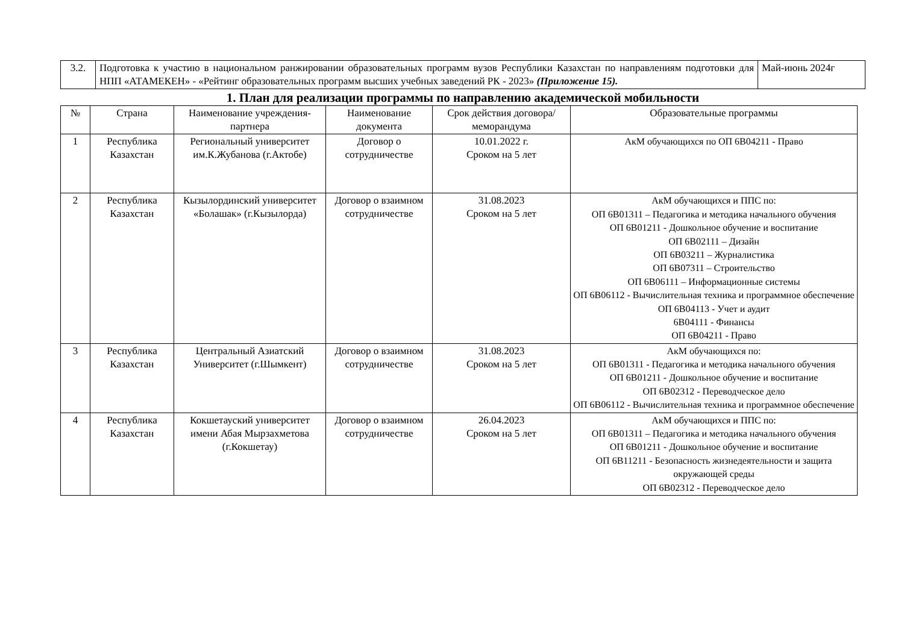| 3.2. | Подготовка к участию в национальном ранжировании образовательных программ вузов Республики Казахстан по направлениям подготовки для НПП «АТАМЕКЕН» - «Рейтинг образовательных программ высших учебных заведений РК - 2023» (Приложение 15). | Май-июнь 2024г |
1. План для реализации программы по направлению академической мобильности
| № | Страна | Наименование учреждения-партнера | Наименование документа | Срок действия договора/меморандума | Образовательные программы |
| --- | --- | --- | --- | --- | --- |
| 1 | Республика Казахстан | Региональный университет им.К.Жубанова (г.Актобе) | Договор о сотрудничестве | 10.01.2022 г. Сроком на 5 лет | АкМ обучающихся по ОП 6В04211 - Право |
| 2 | Республика Казахстан | Кызылординский университет «Болашак» (г.Кызылорда) | Договор о взаимном сотрудничестве | 31.08.2023 Сроком на 5 лет | АкМ обучающихся и ППС по: ОП 6В01311 – Педагогика и методика начального обучения ОП 6В01211 - Дошкольное обучение и воспитание ОП 6В02111 – Дизайн ОП 6В03211 – Журналистика ОП 6В07311 – Строительство ОП 6В06111 – Информационные системы ОП 6В06112 - Вычислительная техника и программное обеспечение ОП 6В04113 - Учет и аудит 6В04111 - Финансы ОП 6В04211 - Право |
| 3 | Республика Казахстан | Центральный Азиатский Университет (г.Шымкент) | Договор о взаимном сотрудничестве | 31.08.2023 Сроком на 5 лет | АкМ обучающихся по: ОП 6В01311 - Педагогика и методика начального обучения ОП 6В01211 - Дошкольное обучение и воспитание ОП 6В02312 - Переводческое дело ОП 6В06112 - Вычислительная техника и программное обеспечение |
| 4 | Республика Казахстан | Кокшетауский университет имени Абая Мырзахметова (г.Кокшетау) | Договор о взаимном сотрудничестве | 26.04.2023 Сроком на 5 лет | АкМ обучающихся и ППС по: ОП 6В01311 – Педагогика и методика начального обучения ОП 6В01211 - Дошкольное обучение и воспитание ОП 6В11211 - Безопасность жизнедеятельности и защита окружающей среды ОП 6В02312 - Переводческое дело |